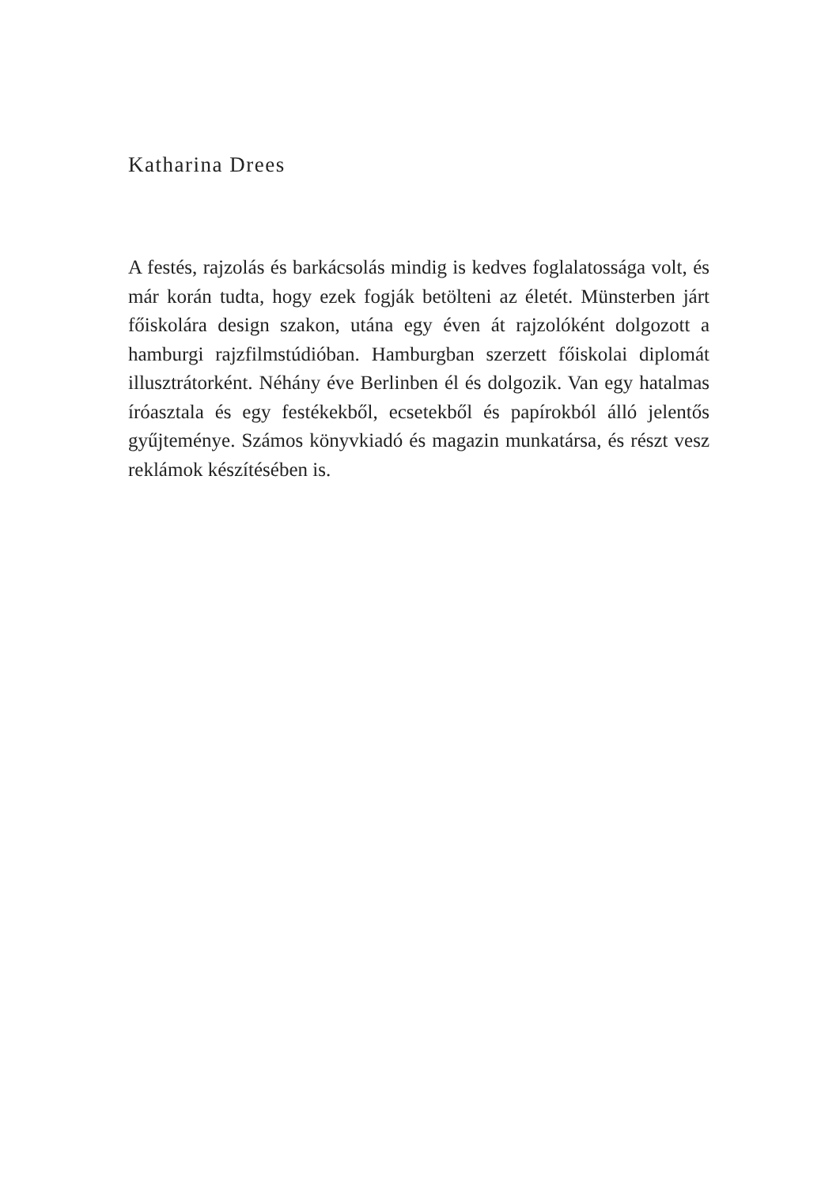Katharina Drees
A festés, rajzolás és barkácsolás mindig is kedves foglalatos­sága volt, és már korán tudta, hogy ezek fogják betölteni az életét. Münsterben járt főiskolára design szakon, utána egy éven át rajzolóként dolgozott a hamburgi rajzfilmstúdióban. Hamburgban szerzett főiskolai diplomát illusztrátorként. Néhány éve Berlinben él és dolgozik. Van egy hatalmas íróasz­tala és egy festékekből, ecsetekből és papírokból álló jelentős gyűjteménye. Számos könyvkiadó és magazin munkatársa, és részt vesz reklámok készítésében is.